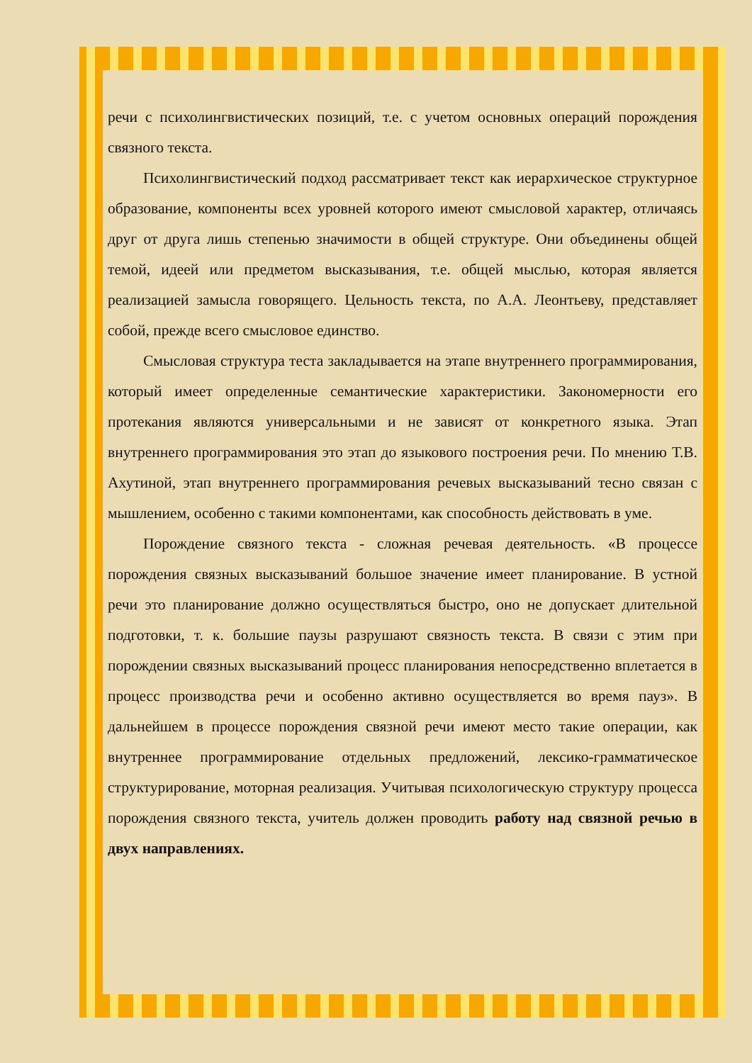речи с психолингвистических позиций, т.е. с учетом основных операций порождения связного текста.
Психолингвистический подход рассматривает текст как иерархическое структурное образование, компоненты всех уровней которого имеют смысловой характер, отличаясь друг от друга лишь степенью значимости в общей структуре. Они объединены общей темой, идеей или предметом высказывания, т.е. общей мыслью, которая является реализацией замысла говорящего. Цельность текста, по А.А. Леонтьеву, представляет собой, прежде всего смысловое единство.
Смысловая структура теста закладывается на этапе внутреннего программирования, который имеет определенные семантические характеристики. Закономерности его протекания являются универсальными и не зависят от конкретного языка. Этап внутреннего программирования это этап до языкового построения речи. По мнению Т.В. Ахутиной, этап внутреннего программирования речевых высказываний тесно связан с мышлением, особенно с такими компонентами, как способность действовать в уме.
Порождение связного текста - сложная речевая деятельность. «В процессе порождения связных высказываний большое значение имеет планирование. В устной речи это планирование должно осуществляться быстро, оно не допускает длительной подготовки, т. к. большие паузы разрушают связность текста. В связи с этим при порождении связных высказываний процесс планирования непосредственно вплетается в процесс производства речи и особенно активно осуществляется во время пауз». В дальнейшем в процессе порождения связной речи имеют место такие операции, как внутреннее программирование отдельных предложений, лексико-грамматическое структурирование, моторная реализация. Учитывая психологическую структуру процесса порождения связного текста, учитель должен проводить работу над связной речью в двух направлениях.